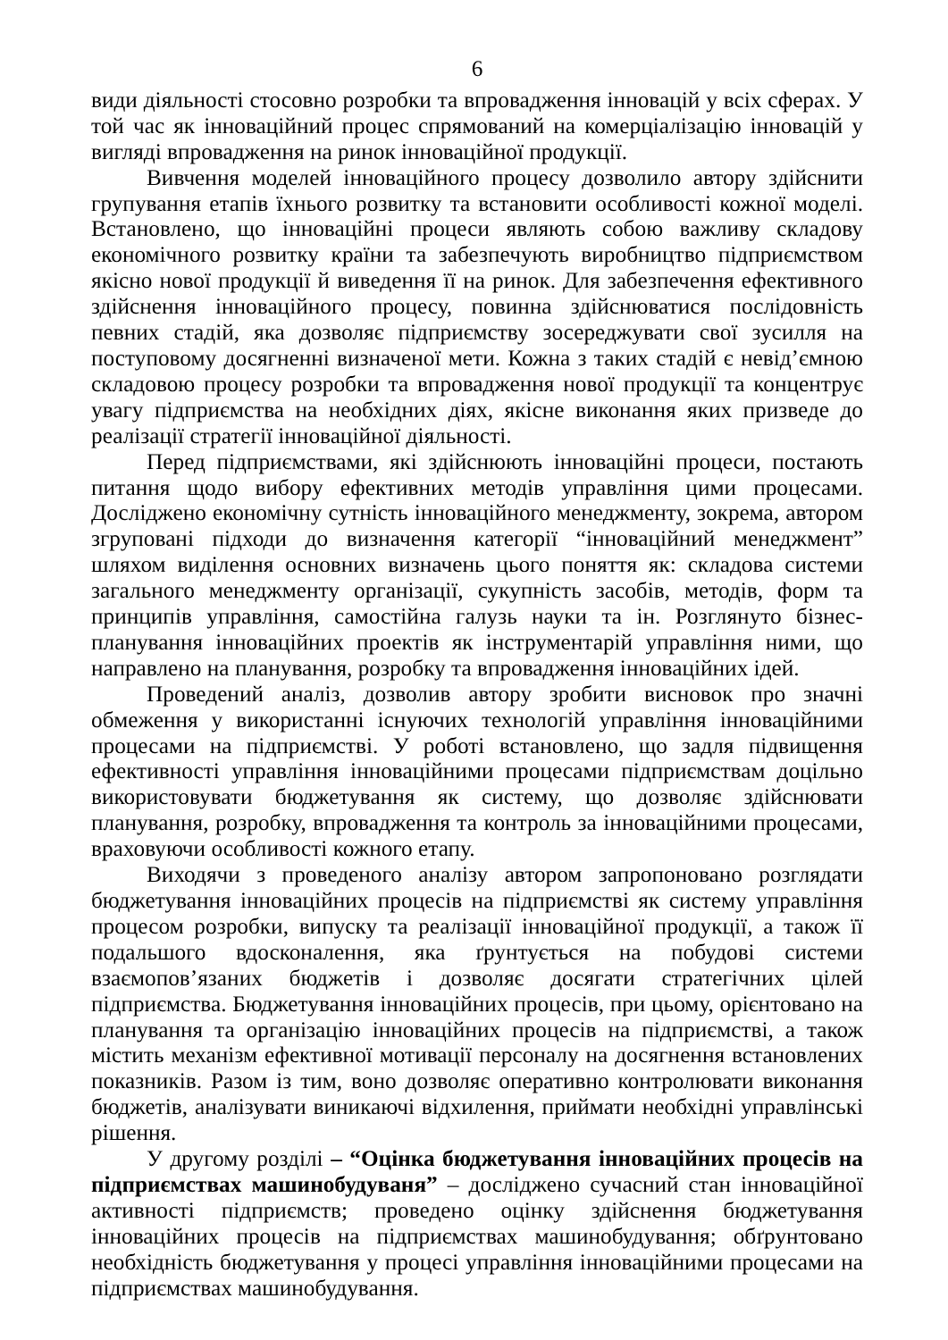6
види діяльності стосовно розробки та впровадження інновацій у всіх сферах. У той час як інноваційний процес спрямований на комерціалізацію інновацій у вигляді впровадження на ринок інноваційної продукції.
Вивчення моделей інноваційного процесу дозволило автору здійснити групування етапів їхнього розвитку та встановити особливості кожної моделі. Встановлено, що інноваційні процеси являють собою важливу складову економічного розвитку країни та забезпечують виробництво підприємством якісно нової продукції й виведення її на ринок. Для забезпечення ефективного здійснення інноваційного процесу, повинна здійснюватися послідовність певних стадій, яка дозволяє підприємству зосереджувати свої зусилля на поступовому досягненні визначеної мети. Кожна з таких стадій є невід’ємною складовою процесу розробки та впровадження нової продукції та концентрує увагу підприємства на необхідних діях, якісне виконання яких призведе до реалізації стратегії інноваційної діяльності.
Перед підприємствами, які здійснюють інноваційні процеси, постають питання щодо вибору ефективних методів управління цими процесами. Досліджено економічну сутність інноваційного менеджменту, зокрема, автором згруповані підходи до визначення категорії “інноваційний менеджмент” шляхом виділення основних визначень цього поняття як: складова системи загального менеджменту організації, сукупність засобів, методів, форм та принципів управління, самостійна галузь науки та ін. Розглянуто бізнес-планування інноваційних проектів як інструментарій управління ними, що направлено на планування, розробку та впровадження інноваційних ідей.
Проведений аналіз, дозволив автору зробити висновок про значні обмеження у використанні існуючих технологій управління інноваційними процесами на підприємстві. У роботі встановлено, що задля підвищення ефективності управління інноваційними процесами підприємствам доцільно використовувати бюджетування як систему, що дозволяє здійснювати планування, розробку, впровадження та контроль за інноваційними процесами, враховуючи особливості кожного етапу.
Виходячи з проведеного аналізу автором запропоновано розглядати бюджетування інноваційних процесів на підприємстві як систему управління процесом розробки, випуску та реалізації інноваційної продукції, а також її подальшого вдосконалення, яка ґрунтується на побудові системи взаємопов’язаних бюджетів і дозволяє досягати стратегічних цілей підприємства. Бюджетування інноваційних процесів, при цьому, орієнтовано на планування та організацію інноваційних процесів на підприємстві, а також містить механізм ефективної мотивації персоналу на досягнення встановлених показників. Разом із тим, воно дозволяє оперативно контролювати виконання бюджетів, аналізувати виникаючі відхилення, приймати необхідні управлінські рішення.
У другому розділі – “Оцінка бюджетування інноваційних процесів на підприємствах машинобудуваня” – досліджено сучасний стан інноваційної активності підприємств; проведено оцінку здійснення бюджетування інноваційних процесів на підприємствах машинобудування; обґрунтовано необхідність бюджетування у процесі управління інноваційними процесами на підприємствах машинобудування.